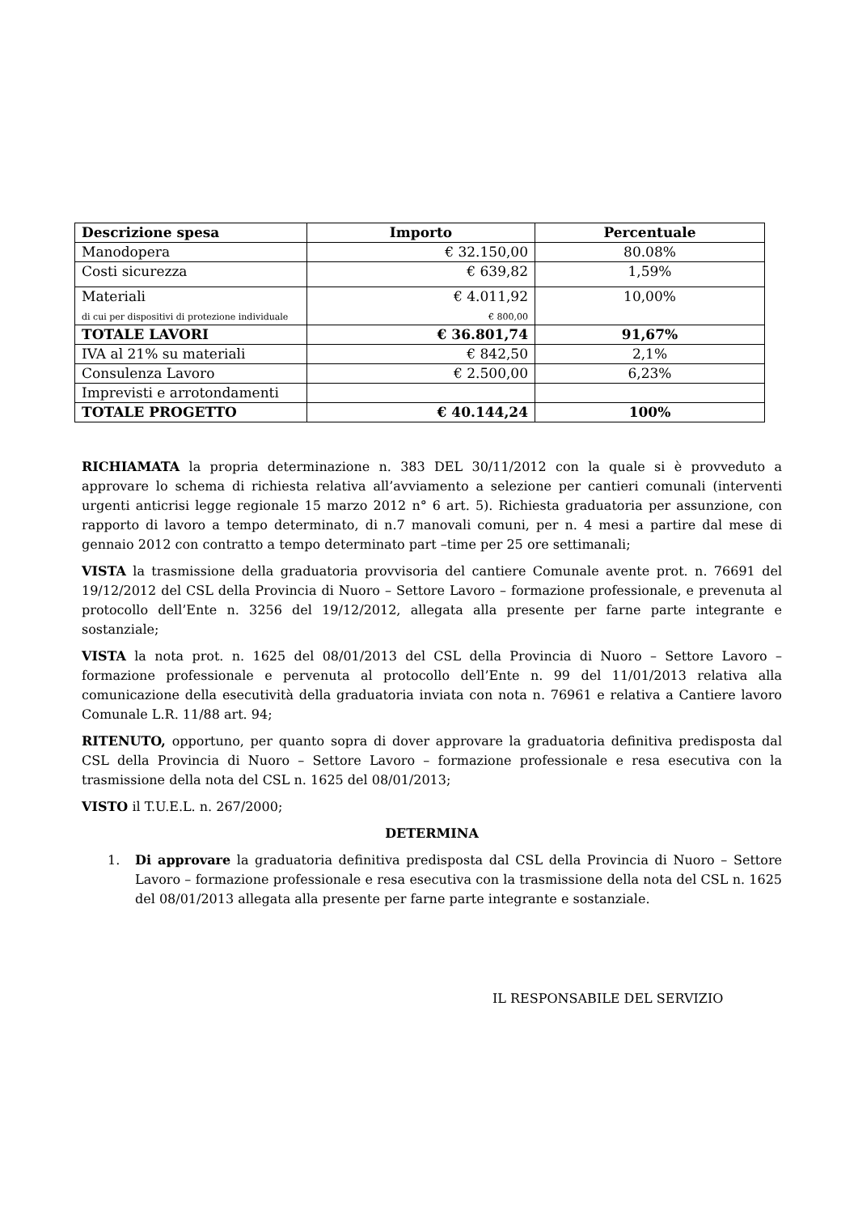| Descrizione spesa | Importo | Percentuale |
| --- | --- | --- |
| Manodopera | € 32.150,00 | 80.08% |
| Costi sicurezza | € 639,82 | 1,59% |
| Materiali di cui per dispositivi di protezione individuale | € 4.011,92 € 800,00 | 10,00% |
| TOTALE LAVORI | € 36.801,74 | 91,67% |
| IVA al 21% su materiali | € 842,50 | 2,1% |
| Consulenza Lavoro | € 2.500,00 | 6,23% |
| Imprevisti e arrotondamenti | | |
| TOTALE PROGETTO | € 40.144,24 | 100% |
RICHIAMATA la propria determinazione n. 383 DEL 30/11/2012 con la quale si è provveduto a approvare lo schema di richiesta relativa all’avviamento a selezione per cantieri comunali (interventi urgenti anticrisi legge regionale 15 marzo 2012 n° 6 art. 5). Richiesta graduatoria per assunzione, con rapporto di lavoro a tempo determinato, di n.7 manovali comuni, per n. 4 mesi a partire dal mese di gennaio 2012 con contratto a tempo determinato part –time per 25 ore settimanali;
VISTA la trasmissione della graduatoria provvisoria del cantiere Comunale avente prot. n. 76691 del 19/12/2012 del CSL della Provincia di Nuoro – Settore Lavoro – formazione professionale, e prevenuta al protocollo dell’Ente n. 3256 del 19/12/2012, allegata alla presente per farne parte integrante e sostanziale;
VISTA la nota prot. n. 1625 del 08/01/2013 del CSL della Provincia di Nuoro – Settore Lavoro – formazione professionale e pervenuta al protocollo dell’Ente n. 99 del 11/01/2013 relativa alla comunicazione della esecutività della graduatoria inviata con nota n. 76961 e relativa a Cantiere lavoro Comunale L.R. 11/88 art. 94;
RITENUTO, opportuno, per quanto sopra di dover approvare la graduatoria definitiva predisposta dal CSL della Provincia di Nuoro – Settore Lavoro – formazione professionale e resa esecutiva con la trasmissione della nota del CSL n. 1625 del 08/01/2013;
VISTO il T.U.E.L. n. 267/2000;
DETERMINA
1. Di approvare la graduatoria definitiva predisposta dal CSL della Provincia di Nuoro – Settore Lavoro – formazione professionale e resa esecutiva con la trasmissione della nota del CSL n. 1625 del 08/01/2013 allegata alla presente per farne parte integrante e sostanziale.
IL RESPONSABILE DEL SERVIZIO